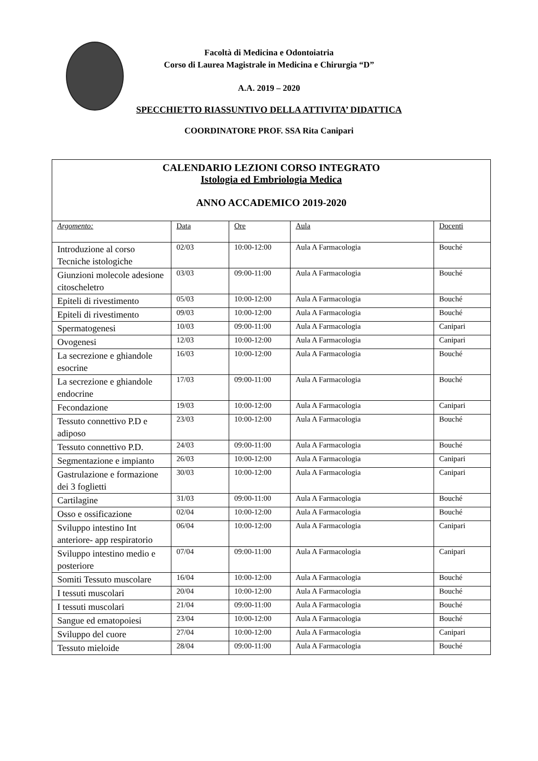Facoltà di Medicina e Odontoiatria
Corso di Laurea Magistrale in Medicina e Chirurgia “D”
A.A. 2019 – 2020
SPECCHIETTO RIASSUNTIVO DELLA ATTIVITA’ DIDATTICA
COORDINATORE PROF. SSA Rita Canipari
| CALENDARIO LEZIONI CORSO INTEGRATO Istologia ed Embriologia Medica ANNO ACCADEMICO 2019-2020 | | | | |
| Argomento: | Data | Ore | Aula | Docenti |
| Introduzione al corso Tecniche istologiche | 02/03 | 10:00-12:00 | Aula A Farmacologia | Bouché |
| Giunzioni molecole adesione citoscheletro | 03/03 | 09:00-11:00 | Aula A Farmacologia | Bouché |
| Epiteli di rivestimento | 05/03 | 10:00-12:00 | Aula A Farmacologia | Bouché |
| Epiteli di rivestimento | 09/03 | 10:00-12:00 | Aula A Farmacologia | Bouché |
| Spermatogenesi | 10/03 | 09:00-11:00 | Aula A Farmacologia | Canipari |
| Ovogenesi | 12/03 | 10:00-12:00 | Aula A Farmacologia | Canipari |
| La secrezione e ghiandole esocrine | 16/03 | 10:00-12:00 | Aula A Farmacologia | Bouché |
| La secrezione e ghiandole endocrine | 17/03 | 09:00-11:00 | Aula A Farmacologia | Bouché |
| Fecondazione | 19/03 | 10:00-12:00 | Aula A Farmacologia | Canipari |
| Tessuto connettivo P.D e adiposo | 23/03 | 10:00-12:00 | Aula A Farmacologia | Bouché |
| Tessuto connettivo P.D. | 24/03 | 09:00-11:00 | Aula A Farmacologia | Bouché |
| Segmentazione e impianto | 26/03 | 10:00-12:00 | Aula A Farmacologia | Canipari |
| Gastrulazione e formazione dei 3 foglietti | 30/03 | 10:00-12:00 | Aula A Farmacologia | Canipari |
| Cartilagine | 31/03 | 09:00-11:00 | Aula A Farmacologia | Bouché |
| Osso e ossificazione | 02/04 | 10:00-12:00 | Aula A Farmacologia | Bouché |
| Sviluppo intestino Int anteriore- app respiratorio | 06/04 | 10:00-12:00 | Aula A Farmacologia | Canipari |
| Sviluppo intestino medio e posteriore | 07/04 | 09:00-11:00 | Aula A Farmacologia | Canipari |
| Somiti Tessuto muscolare | 16/04 | 10:00-12:00 | Aula A Farmacologia | Bouché |
| I tessuti muscolari | 20/04 | 10:00-12:00 | Aula A Farmacologia | Bouché |
| I tessuti muscolari | 21/04 | 09:00-11:00 | Aula A Farmacologia | Bouché |
| Sangue ed ematopoiesi | 23/04 | 10:00-12:00 | Aula A Farmacologia | Bouché |
| Sviluppo del cuore | 27/04 | 10:00-12:00 | Aula A Farmacologia | Canipari |
| Tessuto mieloide | 28/04 | 09:00-11:00 | Aula A Farmacologia | Bouché |